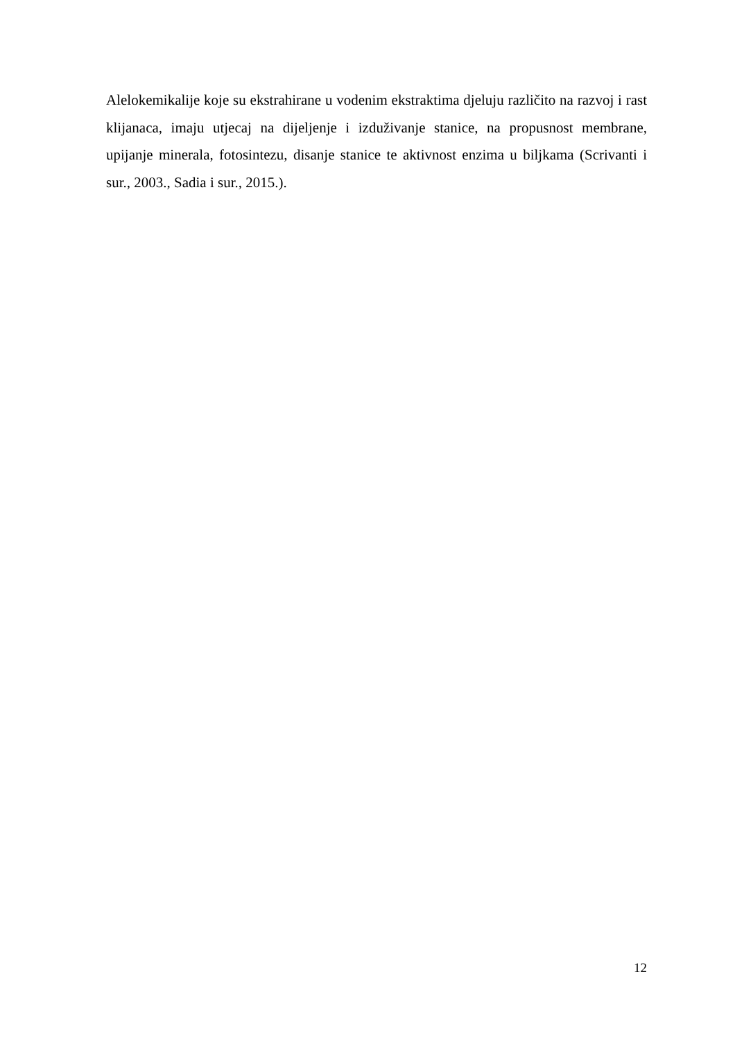Alelokemikalije koje su ekstrahirane u vodenim ekstraktima djeluju različito na razvoj i rast klijanaca, imaju utjecaj na dijeljenje i izduživanje stanice, na propusnost membrane, upijanje minerala, fotosintezu, disanje stanice te aktivnost enzima u biljkama (Scrivanti i sur., 2003., Sadia i sur., 2015.).
12